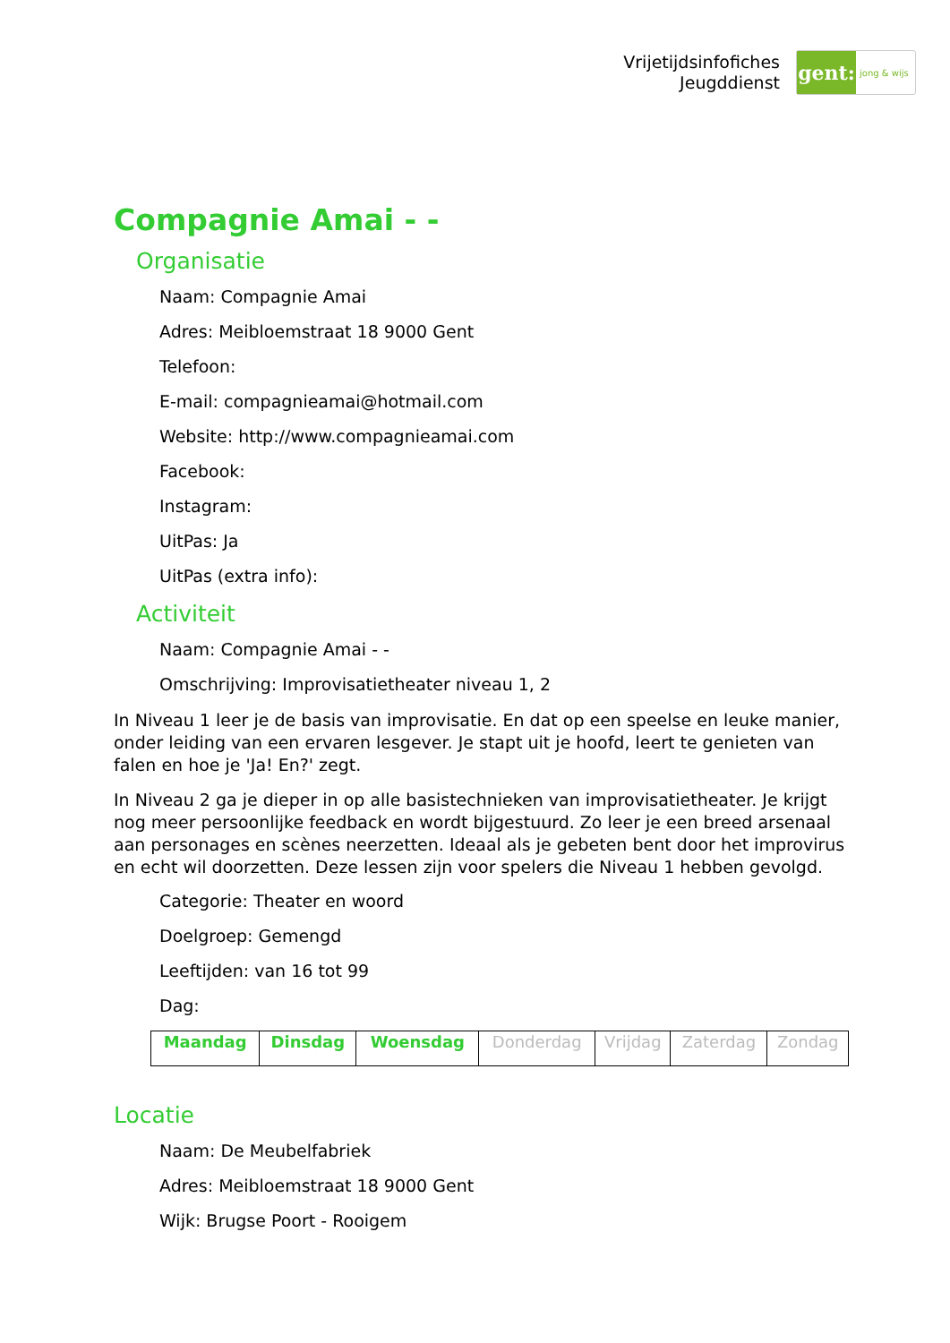Vrijetijdsinfofiches
Jeugddienst
gent:
jong & wijs
Compagnie Amai - -
Organisatie
Naam: Compagnie Amai
Adres: Meibloemstraat 18 9000 Gent
Telefoon:
E-mail: compagnieamai@hotmail.com
Website: http://www.compagnieamai.com
Facebook:
Instagram:
UitPas: Ja
UitPas (extra info):
Activiteit
Naam: Compagnie Amai - -
Omschrijving: Improvisatietheater niveau 1, 2
In Niveau 1 leer je de basis van improvisatie. En dat op een speelse en leuke manier, onder leiding van een ervaren lesgever. Je stapt uit je hoofd, leert te genieten van falen en hoe je 'Ja! En?' zegt.
In Niveau 2 ga je dieper in op alle basistechnieken van improvisatietheater. Je krijgt nog meer persoonlijke feedback en wordt bijgestuurd. Zo leer je een breed arsenaal aan personages en scènes neerzetten. Ideaal als je gebeten bent door het improvirus en echt wil doorzetten. Deze lessen zijn voor spelers die Niveau 1 hebben gevolgd.
Categorie: Theater en woord
Doelgroep: Gemengd
Leeftijden: van 16 tot 99
Dag:
| Maandag | Dinsdag | Woensdag | Donderdag | Vrijdag | Zaterdag | Zondag |
Locatie
Naam: De Meubelfabriek
Adres: Meibloemstraat 18 9000 Gent
Wijk: Brugse Poort - Rooigem